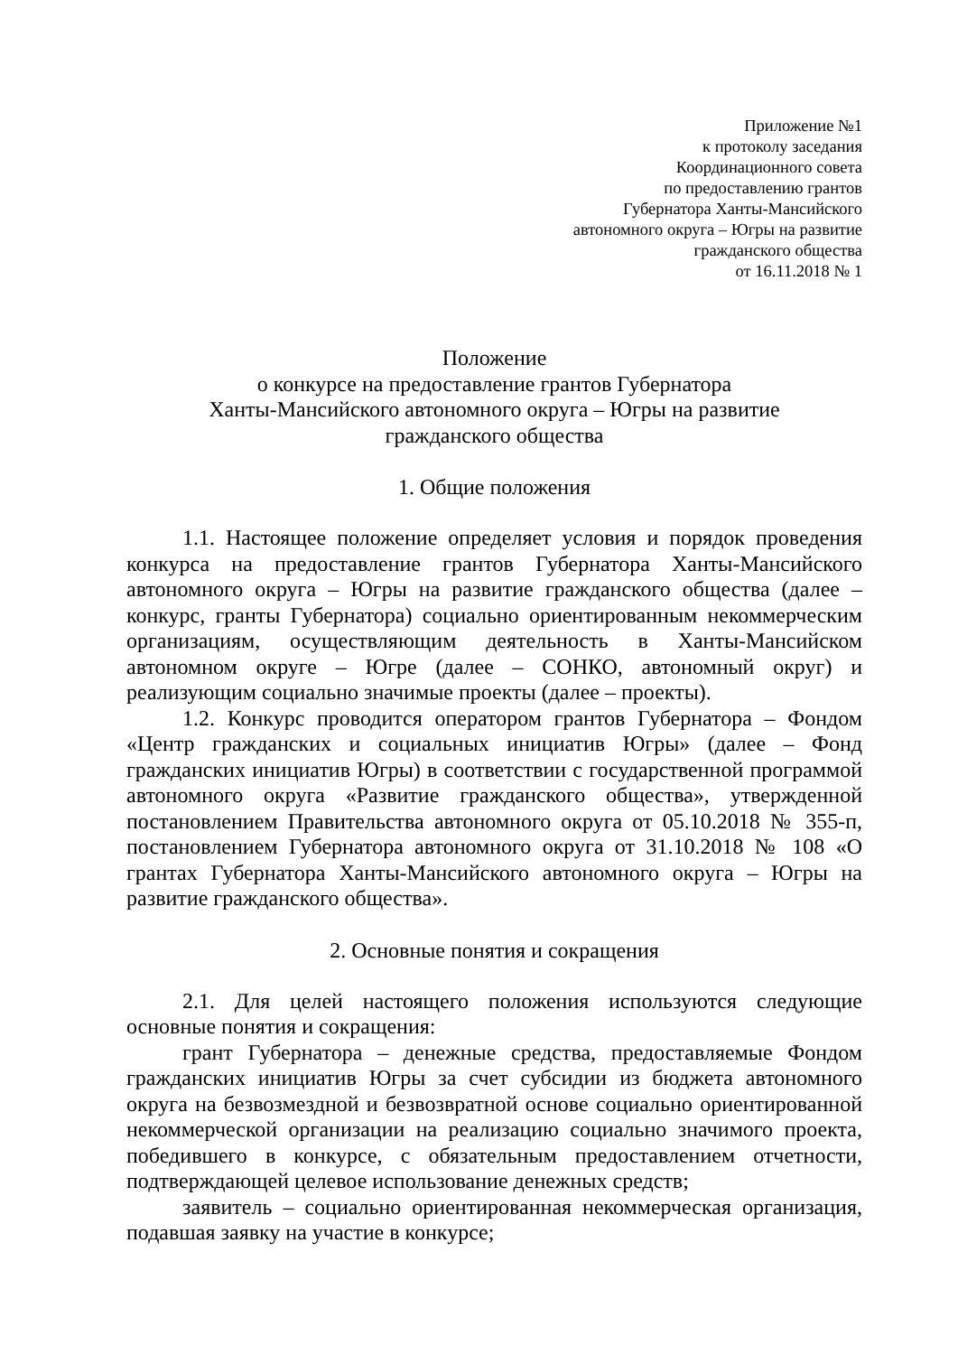Приложение №1
к протоколу заседания
Координационного совета
по предоставлению грантов
Губернатора Ханты-Мансийского
автономного округа – Югры на развитие
гражданского общества
от 16.11.2018 № 1
Положение
о конкурсе на предоставление грантов Губернатора
Ханты-Мансийского автономного округа – Югры на развитие
гражданского общества
1. Общие положения
1.1. Настоящее положение определяет условия и порядок проведения конкурса на предоставление грантов Губернатора Ханты-Мансийского автономного округа – Югры на развитие гражданского общества (далее – конкурс, гранты Губернатора) социально ориентированным некоммерческим организациям, осуществляющим деятельность в Ханты-Мансийском автономном округе – Югре (далее – СОНКО, автономный округ) и реализующим социально значимые проекты (далее – проекты).
1.2. Конкурс проводится оператором грантов Губернатора – Фондом «Центр гражданских и социальных инициатив Югры» (далее – Фонд гражданских инициатив Югры) в соответствии с государственной программой автономного округа «Развитие гражданского общества», утвержденной постановлением Правительства автономного округа от 05.10.2018 № 355-п, постановлением Губернатора автономного округа от 31.10.2018 № 108 «О грантах Губернатора Ханты-Мансийского автономного округа – Югры на развитие гражданского общества».
2. Основные понятия и сокращения
2.1. Для целей настоящего положения используются следующие основные понятия и сокращения:
грант Губернатора – денежные средства, предоставляемые Фондом гражданских инициатив Югры за счет субсидии из бюджета автономного округа на безвозмездной и безвозвратной основе социально ориентированной некоммерческой организации на реализацию социально значимого проекта, победившего в конкурсе, с обязательным предоставлением отчетности, подтверждающей целевое использование денежных средств;
заявитель – социально ориентированная некоммерческая организация, подавшая заявку на участие в конкурсе;